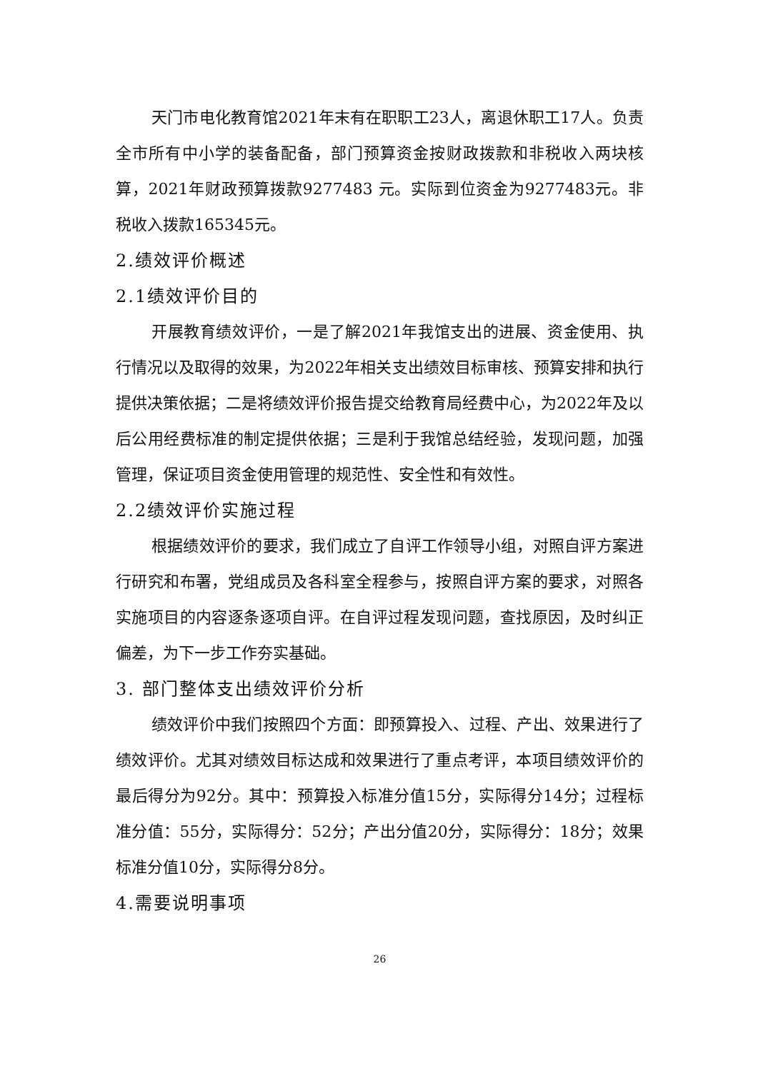天门市电化教育馆2021年末有在职职工23人，离退休职工17人。负责全市所有中小学的装备配备，部门预算资金按财政拨款和非税收入两块核算，2021年财政预算拨款9277483 元。实际到位资金为9277483元。非税收入拨款165345元。
2.绩效评价概述
2.1绩效评价目的
开展教育绩效评价，一是了解2021年我馆支出的进展、资金使用、执行情况以及取得的效果，为2022年相关支出绩效目标审核、预算安排和执行提供决策依据；二是将绩效评价报告提交给教育局经费中心，为2022年及以后公用经费标准的制定提供依据；三是利于我馆总结经验，发现问题，加强管理，保证项目资金使用管理的规范性、安全性和有效性。
2.2绩效评价实施过程
根据绩效评价的要求，我们成立了自评工作领导小组，对照自评方案进行研究和布署，党组成员及各科室全程参与，按照自评方案的要求，对照各实施项目的内容逐条逐项自评。在自评过程发现问题，查找原因，及时纠正偏差，为下一步工作夯实基础。
3. 部门整体支出绩效评价分析
绩效评价中我们按照四个方面：即预算投入、过程、产出、效果进行了绩效评价。尤其对绩效目标达成和效果进行了重点考评，本项目绩效评价的最后得分为92分。其中：预算投入标准分值15分，实际得分14分；过程标准分值：55分，实际得分：52分；产出分值20分，实际得分：18分；效果标准分值10分，实际得分8分。
4.需要说明事项
26